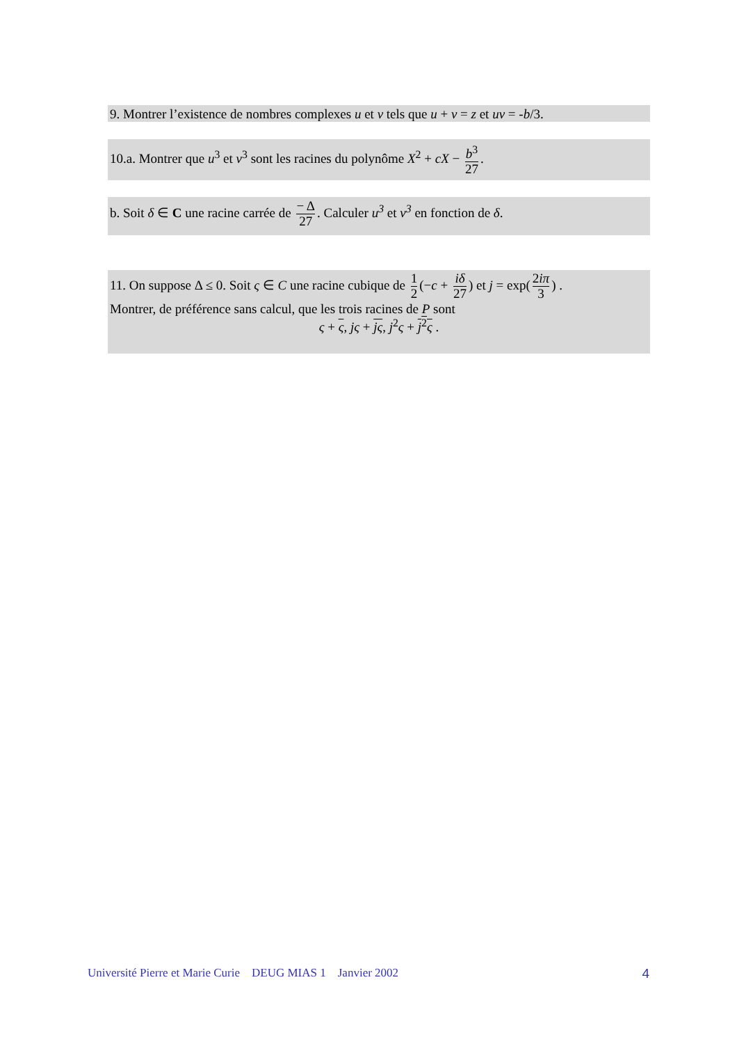9. Montrer l’existence de nombres complexes u et v tels que u + v = z et uv = -b/3.
10.a. Montrer que u<sup>3</sup> et v<sup>3</sup> sont les racines du polynôme X<sup>2</sup> + cX − b<sup>3</sup> 27.
b. Soit δ ∈ C une racine carrée de − Δ 27. Calculer u<sup>3</sup> et v<sup>3</sup> en fonction de δ.
11. On suppose Δ ≤ 0. Soit ς ∈ C une racine cubique de 1 2 (−c + iδ 27) et j = exp(2iπ 3) .
Montrer, de préférence sans calcul, que les trois racines de P sont
ς + ς, jς + jς, j<sup>2</sup>ς + j<sup>2</sup>ς .
Université Pierre et Marie Curie DEUG MIAS 1 Janvier 2002 4